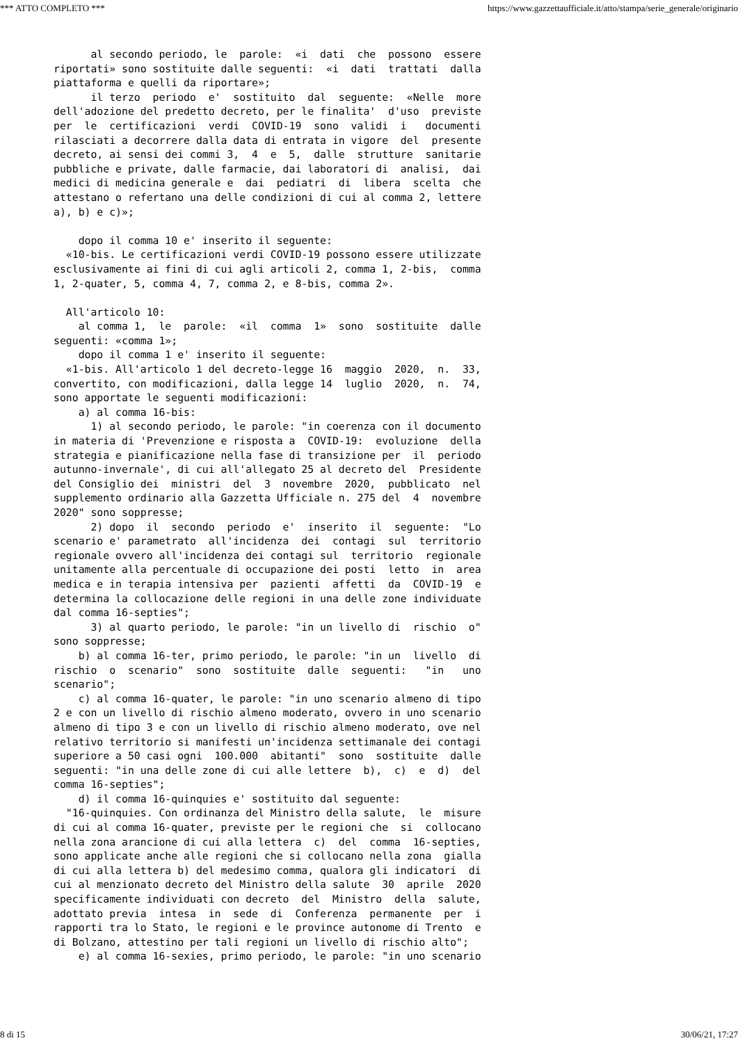*** ATTO COMPLETO *** https://www.gazzettaufficiale.it/atto/stampa/serie_generale/originario
      al secondo periodo, le  parole:  «i  dati  che  possono  essere
riportati» sono sostituite dalle seguenti:  «i  dati  trattati  dalla
piattaforma e quelli da riportare»;
      il terzo  periodo  e'  sostituito  dal  seguente:  «Nelle  more
dell'adozione del predetto decreto, per le finalita'  d'uso  previste
per  le  certificazioni  verdi  COVID-19  sono  validi  i   documenti
rilasciati a decorrere dalla data di entrata in vigore  del  presente
decreto, ai sensi dei commi 3,  4  e  5,  dalle  strutture  sanitarie
pubbliche e private, dalle farmacie, dai laboratori di  analisi,  dai
medici di medicina generale e  dai  pediatri  di  libera  scelta  che
attestano o refertano una delle condizioni di cui al comma 2, lettere
a), b) e c)»;

    dopo il comma 10 e' inserito il seguente:
  «10-bis. Le certificazioni verdi COVID-19 possono essere utilizzate
esclusivamente ai fini di cui agli articoli 2, comma 1, 2-bis,  comma
1, 2-quater, 5, comma 4, 7, comma 2, e 8-bis, comma 2».

  All'articolo 10:
    al comma 1,  le  parole:  «il  comma  1»  sono  sostituite  dalle
seguenti: «comma 1»;
    dopo il comma 1 e' inserito il seguente:
  «1-bis. All'articolo 1 del decreto-legge 16  maggio  2020,  n.  33,
convertito, con modificazioni, dalla legge 14  luglio  2020,  n.  74,
sono apportate le seguenti modificazioni:
    a) al comma 16-bis:
      1) al secondo periodo, le parole: "in coerenza con il documento
in materia di 'Prevenzione e risposta a  COVID-19:  evoluzione  della
strategia e pianificazione nella fase di transizione per  il  periodo
autunno-invernale', di cui all'allegato 25 al decreto del  Presidente
del Consiglio dei  ministri  del  3  novembre  2020,  pubblicato  nel
supplemento ordinario alla Gazzetta Ufficiale n. 275 del  4  novembre
2020" sono soppresse;
      2) dopo  il  secondo  periodo  e'  inserito  il  seguente:  "Lo
scenario e' parametrato  all'incidenza  dei  contagi  sul  territorio
regionale ovvero all'incidenza dei contagi sul  territorio  regionale
unitamente alla percentuale di occupazione dei posti  letto  in  area
medica e in terapia intensiva per  pazienti  affetti  da  COVID-19  e
determina la collocazione delle regioni in una delle zone individuate
dal comma 16-septies";
      3) al quarto periodo, le parole: "in un livello di  rischio  o"
sono soppresse;
    b) al comma 16-ter, primo periodo, le parole: "in un  livello  di
rischio  o  scenario"  sono  sostituite  dalle  seguenti:   "in   uno
scenario";
    c) al comma 16-quater, le parole: "in uno scenario almeno di tipo
2 e con un livello di rischio almeno moderato, ovvero in uno scenario
almeno di tipo 3 e con un livello di rischio almeno moderato, ove nel
relativo territorio si manifesti un'incidenza settimanale dei contagi
superiore a 50 casi ogni  100.000  abitanti"  sono  sostituite  dalle
seguenti: "in una delle zone di cui alle lettere  b),  c)  e  d)  del
comma 16-septies";
    d) il comma 16-quinquies e' sostituito dal seguente:
  "16-quinquies. Con ordinanza del Ministro della salute,  le  misure
di cui al comma 16-quater, previste per le regioni che  si  collocano
nella zona arancione di cui alla lettera  c)  del  comma  16-septies,
sono applicate anche alle regioni che si collocano nella zona  gialla
di cui alla lettera b) del medesimo comma, qualora gli indicatori  di
cui al menzionato decreto del Ministro della salute  30  aprile  2020
specificamente individuati con decreto  del  Ministro  della  salute,
adottato previa  intesa  in  sede  di  Conferenza  permanente  per  i
rapporti tra lo Stato, le regioni e le province autonome di Trento  e
di Bolzano, attestino per tali regioni un livello di rischio alto";
    e) al comma 16-sexies, primo periodo, le parole: "in uno scenario
8 di 15 30/06/21, 17:27